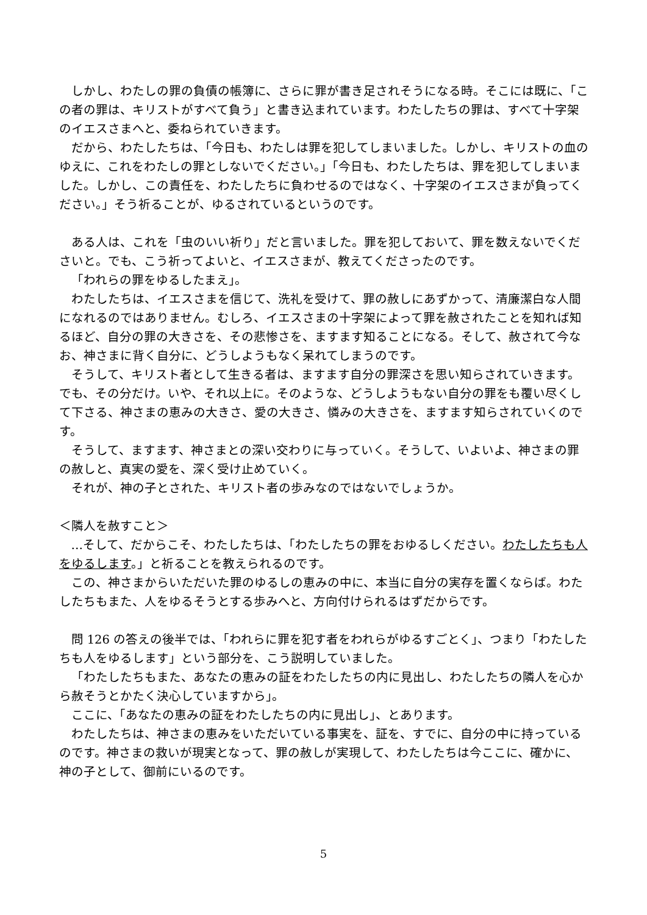しかし、わたしの罪の負債の帳簿に、さらに罪が書き足されそうになる時。そこには既に、「この者の罪は、キリストがすべて負う」と書き込まれています。わたしたちの罪は、すべて十字架のイエスさまへと、委ねられていきます。
だから、わたしたちは、「今日も、わたしは罪を犯してしまいました。しかし、キリストの血のゆえに、これをわたしの罪としないでください。」「今日も、わたしたちは、罪を犯してしまいました。しかし、この責任を、わたしたちに負わせるのではなく、十字架のイエスさまが負ってください。」そう祈ることが、ゆるされているというのです。
ある人は、これを「虫のいい祈り」だと言いました。罪を犯しておいて、罪を数えないでくださいと。でも、こう祈ってよいと、イエスさまが、教えてくださったのです。
「われらの罪をゆるしたまえ」。
わたしたちは、イエスさまを信じて、洗礼を受けて、罪の赦しにあずかって、清廉潔白な人間になれるのではありません。むしろ、イエスさまの十字架によって罪を赦されたことを知れば知るほど、自分の罪の大きさを、その悲惨さを、ますます知ることになる。そして、赦されて今なお、神さまに背く自分に、どうしようもなく呆れてしまうのです。
そうして、キリスト者として生きる者は、ますます自分の罪深さを思い知らされていきます。でも、その分だけ。いや、それ以上に。そのような、どうしようもない自分の罪をも覆い尽くして下さる、神さまの恵みの大きさ、愛の大きさ、憐みの大きさを、ますます知らされていくのです。
そうして、ますます、神さまとの深い交わりに与っていく。そうして、いよいよ、神さまの罪の赦しと、真実の愛を、深く受け止めていく。
それが、神の子とされた、キリスト者の歩みなのではないでしょうか。
＜隣人を赦すこと＞
…そして、だからこそ、わたしたちは、「わたしたちの罪をおゆるしください。わたしたちも人をゆるします。」と祈ることを教えられるのです。
この、神さまからいただいた罪のゆるしの恵みの中に、本当に自分の実存を置くならば。わたしたちもまた、人をゆるそうとする歩みへと、方向付けられるはずだからです。
問 126 の答えの後半では、「われらに罪を犯す者をわれらがゆるすごとく」、つまり「わたしたちも人をゆるします」という部分を、こう説明していました。
「わたしたちもまた、あなたの恵みの証をわたしたちの内に見出し、わたしたちの隣人を心から赦そうとかたく決心していますから」。
ここに、「あなたの恵みの証をわたしたちの内に見出し」、とあります。
わたしたちは、神さまの恵みをいただいている事実を、証を、すでに、自分の中に持っているのです。神さまの救いが現実となって、罪の赦しが実現して、わたしたちは今ここに、確かに、神の子として、御前にいるのです。
5